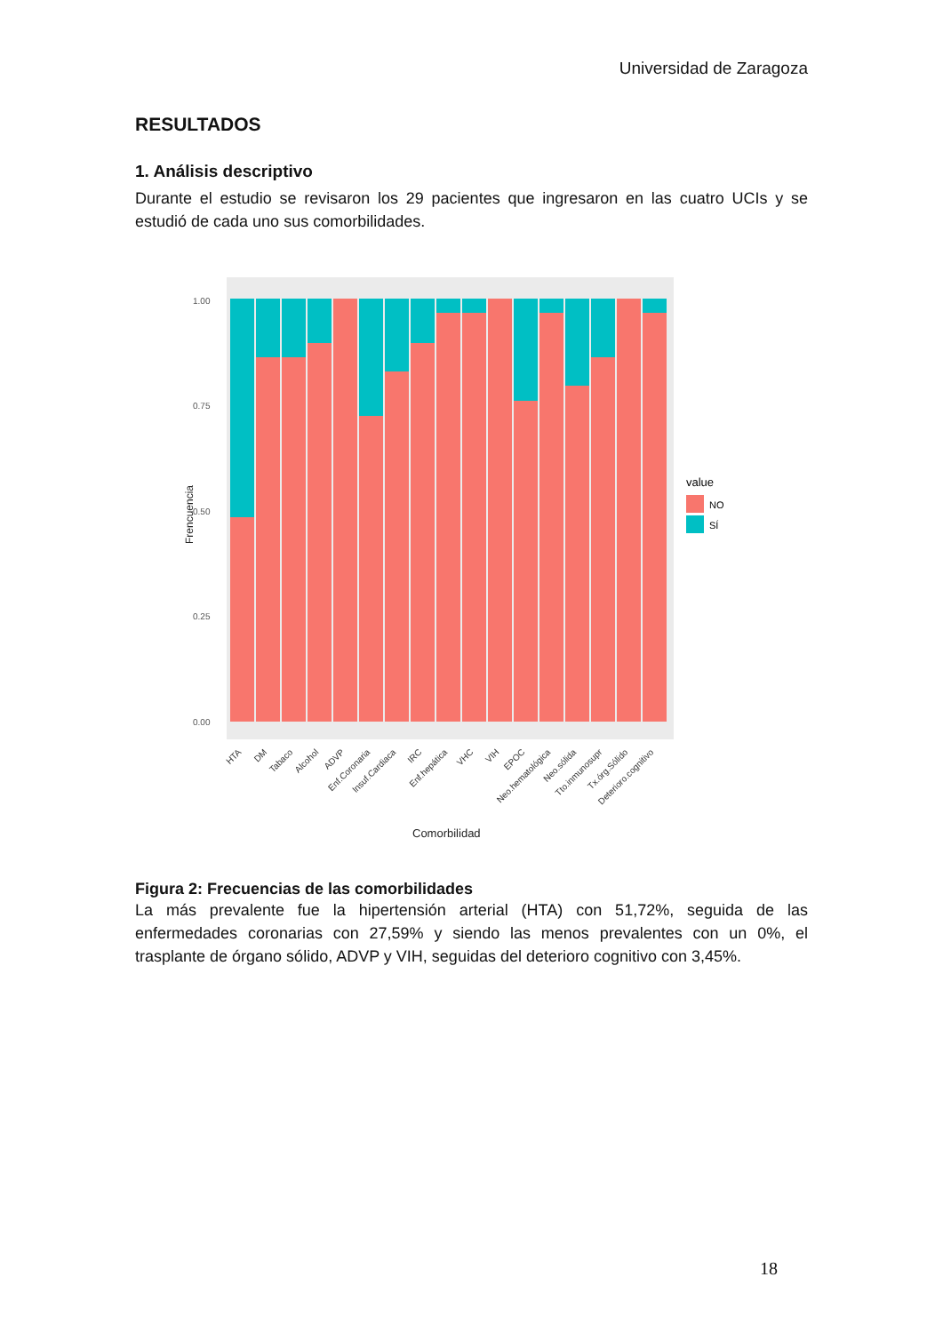Universidad de Zaragoza
RESULTADOS
1. Análisis descriptivo
Durante el estudio se revisaron los 29 pacientes que ingresaron en las cuatro UCIs y se estudió de cada uno sus comorbilidades.
1.00
0.75
0.50
0.25
0.00
Frencuencia
HTA
DM
Tabaco
Alcohol
ADVP
Enf.Coronaria
Insuf.Cardiaca
IRC
Enf.hepática
VHC
VIH
EPOC
Neo.hematológica
Neo.sólida
Tto.inmunosupr
Tx.órg.Sólido
Deterioro.cognitivo
Comorbilidad
value
NO
SÍ
Figura 2: Frecuencias de las comorbilidades
La más prevalente fue la hipertensión arterial (HTA) con 51,72%, seguida de las enfermedades coronarias con 27,59% y siendo las menos prevalentes con un 0%, el trasplante de órgano sólido, ADVP y VIH, seguidas del deterioro cognitivo con 3,45%.
18